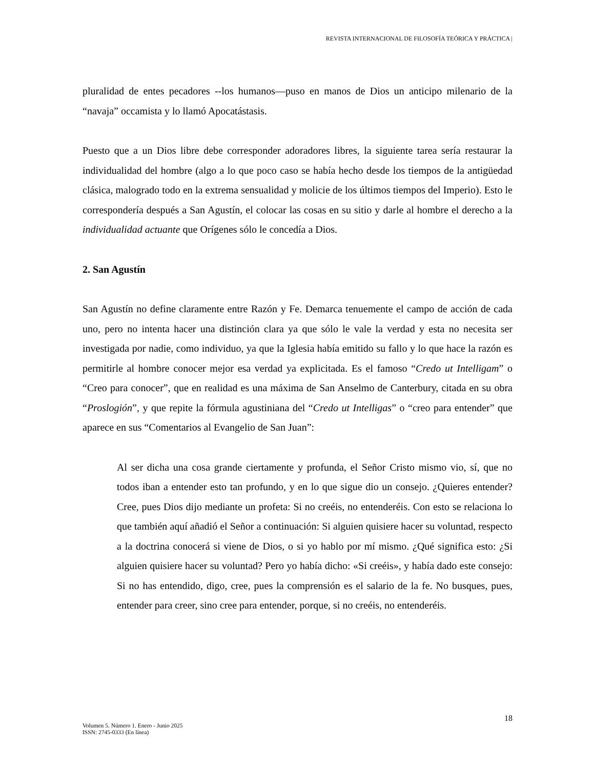REVISTA INTERNACIONAL DE FILOSOFÍA TEÓRICA Y PRÁCTICA |
pluralidad de entes pecadores --los humanos—puso en manos de Dios un anticipo milenario de la “navaja” occamista y lo llamó Apocatástasis.
Puesto que a un Dios libre debe corresponder adoradores libres, la siguiente tarea sería restaurar la individualidad del hombre (algo a lo que poco caso se había hecho desde los tiempos de la antigüedad clásica, malogrado todo en la extrema sensualidad y molicie de los últimos tiempos del Imperio). Esto le correspondería después a San Agustín, el colocar las cosas en su sitio y darle al hombre el derecho a la individualidad actuante que Orígenes sólo le concedía a Dios.
2. San Agustín
San Agustín no define claramente entre Razón y Fe. Demarca tenuemente el campo de acción de cada uno, pero no intenta hacer una distinción clara ya que sólo le vale la verdad y esta no necesita ser investigada por nadie, como individuo, ya que la Iglesia había emitido su fallo y lo que hace la razón es permitirle al hombre conocer mejor esa verdad ya explicitada. Es el famoso “Credo ut Intelligam” o “Creo para conocer”, que en realidad es una máxima de San Anselmo de Canterbury, citada en su obra “Proslogión”, y que repite la fórmula agustiniana del “Credo ut Intelligas” o “creo para entender” que aparece en sus “Comentarios al Evangelio de San Juan”:
Al ser dicha una cosa grande ciertamente y profunda, el Señor Cristo mismo vio, sí, que no todos iban a entender esto tan profundo, y en lo que sigue dio un consejo. ¿Quieres entender? Cree, pues Dios dijo mediante un profeta: Si no creéis, no entenderéis. Con esto se relaciona lo que también aquí añadió el Señor a continuación: Si alguien quisiere hacer su voluntad, respecto a la doctrina conocerá si viene de Dios, o si yo hablo por mí mismo. ¿Qué significa esto: ¿Si alguien quisiere hacer su voluntad? Pero yo había dicho: «Si creéis», y había dado este consejo: Si no has entendido, digo, cree, pues la comprensión es el salario de la fe. No busques, pues, entender para creer, sino cree para entender, porque, si no creéis, no entenderéis.
18
Volumen 5. Número 1. Enero - Junio 2025
ISSN: 2745-0333 (En línea)